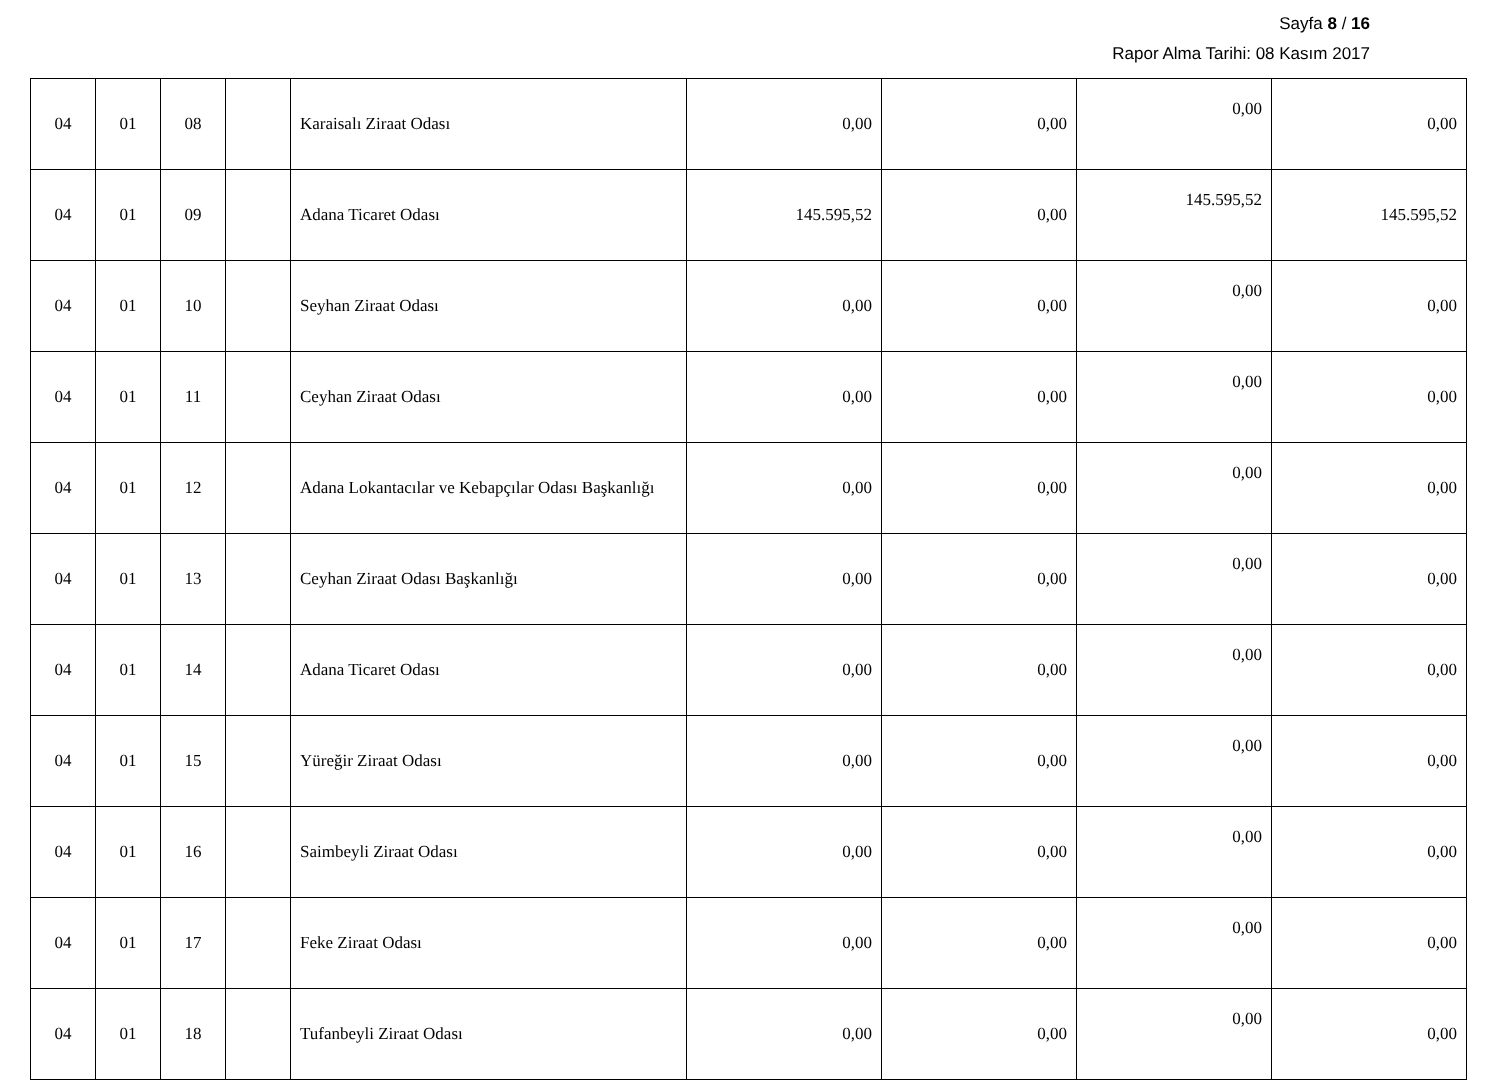Sayfa 8 / 16
Rapor Alma Tarihi: 08 Kasım 2017
| 04 | 01 | 08 | | Karaisalı Ziraat Odası | 0,00 | 0,00 | 0,00 | 0,00 |
| 04 | 01 | 09 | | Adana Ticaret Odası | 145.595,52 | 0,00 | 145.595,52 | 145.595,52 |
| 04 | 01 | 10 | | Seyhan Ziraat Odası | 0,00 | 0,00 | 0,00 | 0,00 |
| 04 | 01 | 11 | | Ceyhan Ziraat Odası | 0,00 | 0,00 | 0,00 | 0,00 |
| 04 | 01 | 12 | | Adana Lokantacılar ve Kebapçılar Odası Başkanlığı | 0,00 | 0,00 | 0,00 | 0,00 |
| 04 | 01 | 13 | | Ceyhan Ziraat Odası Başkanlığı | 0,00 | 0,00 | 0,00 | 0,00 |
| 04 | 01 | 14 | | Adana Ticaret Odası | 0,00 | 0,00 | 0,00 | 0,00 |
| 04 | 01 | 15 | | Yüreğir Ziraat Odası | 0,00 | 0,00 | 0,00 | 0,00 |
| 04 | 01 | 16 | | Saimbeyli Ziraat Odası | 0,00 | 0,00 | 0,00 | 0,00 |
| 04 | 01 | 17 | | Feke Ziraat Odası | 0,00 | 0,00 | 0,00 | 0,00 |
| 04 | 01 | 18 | | Tufanbeyli Ziraat Odası | 0,00 | 0,00 | 0,00 | 0,00 |